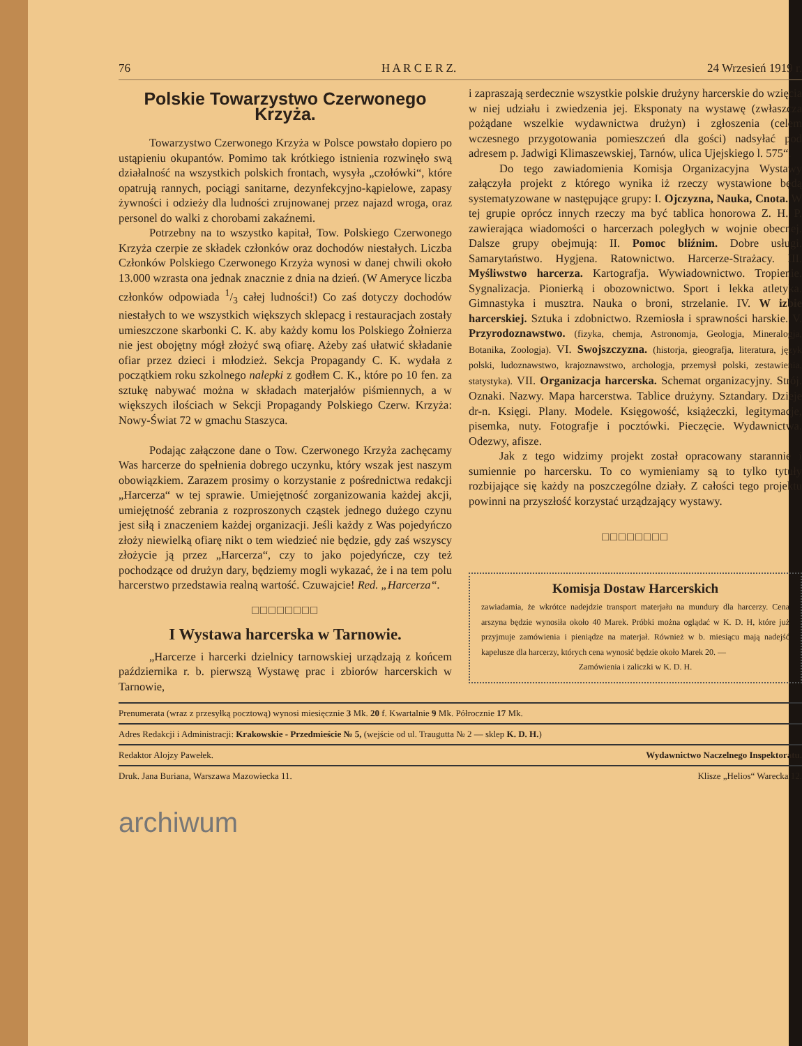76 H A R C E R Z. 24 Wrzesień 1919 r.
Polskie Towarzystwo Czerwonego Krzyża.
Towarzystwo Czerwonego Krzyża w Polsce powstało dopiero po ustąpieniu okupantów. Pomimo tak krótkiego istnienia rozwinęło swą działalność na wszystkich polskich frontach, wysyła „czołówki“, które opatrują rannych, pociągi sanitarne, dezynfekcyjno-kąpielowe, zapasy żywności i odzieży dla ludności zrujnowanej przez najazd wroga, oraz personel do walki z chorobami zakaźnemi.
Potrzebny na to wszystko kapitał, Tow. Polskiego Czerwonego Krzyża czerpie ze składek członków oraz dochodów niestałych. Liczba Członków Polskiego Czerwonego Krzyża wynosi w danej chwili około 13.000 wzrasta ona jednak znacznie z dnia na dzień. (W Ameryce liczba członków odpowiada 1/3 całej ludności!) Co zaś dotyczy dochodów niestałych to we wszystkich większych sklepacg i restauracjach zostały umieszczone skarbonki C. K. aby każdy komu los Polskiego Żołnierza nie jest obojętny mógł złożyć swą ofiarę. Ażeby zaś ułatwić składanie ofiar przez dzieci i młodzież. Sekcja Propagandy C. K. wydała z początkiem roku szkolnego nalepki z godłem C. K., które po 10 fen. za sztukę nabywać można w składach materjałów piśmiennych, a w większych ilościach w Sekcji Propagandy Polskiego Czerw. Krzyża: Nowy-Świat 72 w gmachu Staszyca.
Podając załączone dane o Tow. Czerwonego Krzyża zachęcamy Was harcerze do spełnienia dobrego uczynku, który wszak jest naszym obowiązkiem. Zarazem prosimy o korzystanie z pośrednictwa redakcji „Harcerza“ w tej sprawie. Umiejętność zorganizowania każdej akcji, umiejętność zebrania z rozproszonych cząstek jednego dużego czynu jest siłą i znaczeniem każdej organizacji. Jeśli każdy z Was pojedyńczo złoży niewielką ofiarę nikt o tem wiedzieć nie będzie, gdy zaś wszyscy złożycie ją przez „Harcerza“, czy to jako pojedyńcze, czy też pochodzące od drużyn dary, będziemy mogli wykazać, że i na tem polu harcerstwo przedstawia realną wartość. Czuwajcie! Red. „Harcerza“.
□□□□□□□□
I Wystawa harcerska w Tarnowie.
„Harcerze i harcerki dzielnicy tarnowskiej urządzają z końcem października r. b. pierwszą Wystawę prac i zbiorów harcerskich w Tarnowie,
i zapraszają serdecznie wszystkie polskie drużyny harcerskie do wzięcia w niej udziału i zwiedzenia jej. Eksponaty na wystawę (zwłaszcza pożądane wszelkie wydawnictwa drużyn) i zgłoszenia (celem wczesnego przygotowania pomieszczeń dla gości) nadsyłać pod adresem p. Jadwigi Klimaszewskiej, Tarnów, ulica Ujejskiego l. 575“.
Do tego zawiadomienia Komisja Organizacyjna Wystawy załączyła projekt z którego wynika iż rzeczy wystawione będą systematyzowane w następujące grupy: I. Ojczyzna, Nauka, Cnota. W tej grupie oprócz innych rzeczy ma być tablica honorowa Z. H. P. zawierająca wiadomości o harcerzach poległych w wojnie obecnej. Dalsze grupy obejmują: II. Pomoc bliźnim. Dobre usługi. Samarytaństwo. Hygjena. Ratownictwo. Harcerze-Strażacy. III. Myśliwstwo harcerza. Kartografja. Wywiadownictwo. Tropienie. Sygnalizacja. Pionierką i obozownictwo. Sport i lekka atletyka. Gimnastyka i musztra. Nauka o broni, strzelanie. IV. W izbie harcerskiej. Sztuka i zdobnictwo. Rzemiosła i sprawności harskie. V. Przyrodoznawstwo. (fizyka, chemja, Astronomja, Geologja, Mineralogja, Botanika, Zoologja). VI. Swojszczyzna. (historja, gieografja, literatura, język polski, ludoznawstwo, krajoznawstwo, archologja, przemysł polski, zestawienia, statystyka). VII. Organizacja harcerska. Schemat organizacyjny. Strój. Oznaki. Nazwy. Mapa harcerstwa. Tablice drużyny. Sztandary. Dzieje dr-n. Księgi. Plany. Modele. Księgowość, książeczki, legitymacje, pisemka, nuty. Fotografje i pocztówki. Pieczęcie. Wydawnictwa. Odezwy, afisze.
Jak z tego widzimy projekt został opracowany starannie i sumiennie po harcersku. To co wymieniamy są to tylko tytuły rozbijające się każdy na poszczególne działy. Z całości tego projektu powinni na przyszłość korzystać urządzający wystawy.
□□□□□□□□
Komisja Dostaw Harcerskich
zawiadamia, że wkrótce nadejdzie transport materjału na mundury dla harcerzy. Cena arszyna będzie wynosiła około 40 Marek. Próbki można oglądać w K. D. H, które już przyjmuje zamówienia i pieniądze na materjał. Również w b. miesiącu mają nadejść kapelusze dla harcerzy, których cena wynosić będzie około Marek 20. —
Zamówienia i zaliczki w K. D. H.
Prenumerata (wraz z przesyłką pocztową) wynosi miesięcznie 3 Mk. 20 f. Kwartalnie 9 Mk. Półrocznie 17 Mk.
Adres Redakcji i Administracji: Krakowskie - Przedmieście № 5, (wejście od ul. Traugutta № 2 — sklep K. D. H.)
Redaktor Alojzy Pawełek. Wydawnictwo Naczelnego Inspektoratu.
Druk. Jana Buriana, Warszawa Mazowiecka 11. Klisze „Helios“ Warecka 12.
archiwum